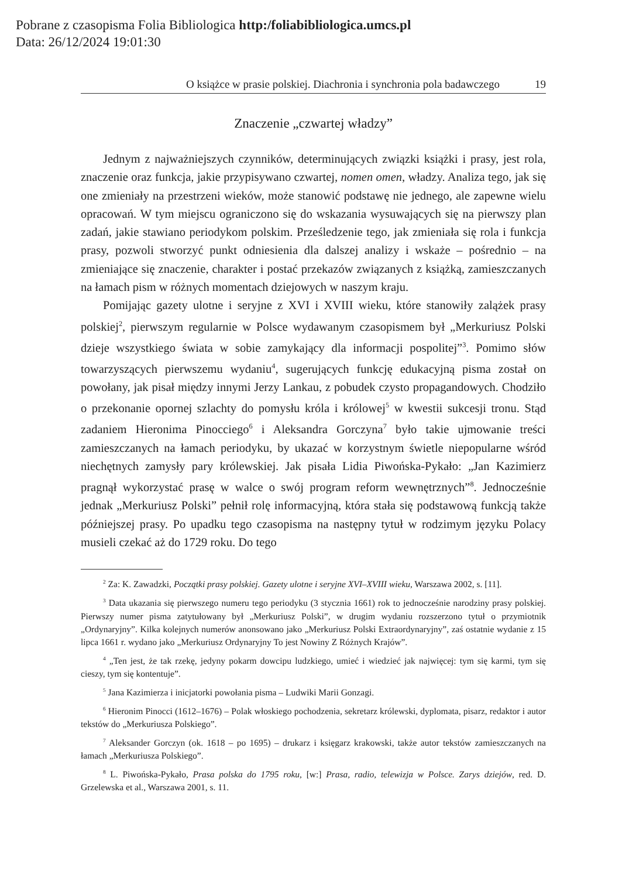Pobrane z czasopisma Folia Bibliologica http:/foliabibliologica.umcs.pl
Data: 26/12/2024 19:01:30
O książce w prasie polskiej. Diachronia i synchronia pola badawczego 19
Znaczenie „czwartej władzy”
Jednym z najważniejszych czynników, determinujących związki książki i prasy, jest rola, znaczenie oraz funkcja, jakie przypisywano czwartej, nomen omen, władzy. Analiza tego, jak się one zmieniały na przestrzeni wieków, może stanowić podstawę nie jednego, ale zapewne wielu opracowań. W tym miejscu ograniczono się do wskazania wysuwających się na pierwszy plan zadań, jakie stawiano periodykom polskim. Prześledzenie tego, jak zmieniała się rola i funkcja prasy, pozwoli stworzyć punkt odniesienia dla dalszej analizy i wskaże – pośrednio – na zmieniające się znaczenie, charakter i postać przekazów związanych z książką, zamieszczanych na łamach pism w różnych momentach dziejowych w naszym kraju.
Pomijając gazety ulotne i seryjne z XVI i XVIII wieku, które stanowiły zalążek prasy polskiej<sup>2</sup>, pierwszym regularnie w Polsce wydawanym czasopismem był „Merkuriusz Polski dzieje wszystkiego świata w sobie zamykający dla informacji pospolitej”<sup>3</sup>. Pomimo słów towarzyszących pierwszemu wydaniu<sup>4</sup>, sugerujących funkcję edukacyjną pisma został on powołany, jak pisał między innymi Jerzy Lankau, z pobudek czysto propagandowych. Chodziło o przekonanie opornej szlachty do pomysłu króla i królowej<sup>5</sup> w kwestii sukcesji tronu. Stąd zadaniem Hieronima Pinocciego<sup>6</sup> i Aleksandra Gorczyna<sup>7</sup> było takie ujmowanie treści zamieszczanych na łamach periodyku, by ukazać w korzystnym świetle niepopularne wśród niechętnych zamysły pary królewskiej. Jak pisała Lidia Piwońska-Pykało: „Jan Kazimierz pragnął wykorzystać prasę w walce o swój program reform wewnętrznych”<sup>8</sup>. Jednocześnie jednak „Merkuriusz Polski” pełnił rolę informacyjną, która stała się podstawową funkcją także późniejszej prasy. Po upadku tego czasopisma na następny tytuł w rodzimym języku Polacy musieli czekać aż do 1729 roku. Do tego
<sup>2</sup> Za: K. Zawadzki, Początki prasy polskiej. Gazety ulotne i seryjne XVI–XVIII wieku, Warszawa 2002, s. [11].
<sup>3</sup> Data ukazania się pierwszego numeru tego periodyku (3 stycznia 1661) rok to jednocześnie narodziny prasy polskiej. Pierwszy numer pisma zatytułowany był „Merkuriusz Polski”, w drugim wydaniu rozszerzono tytuł o przymiotnik „Ordynaryjny”. Kilka kolejnych numerów anonsowano jako „Merkuriusz Polski Extraordynaryjny”, zaś ostatnie wydanie z 15 lipca 1661 r. wydano jako „Merkuriusz Ordynaryjny To jest Nowiny Z Różnych Krajów”.
<sup>4</sup> „Ten jest, że tak rzekę, jedyny pokarm dowcipu ludzkiego, umieć i wiedzieć jak najwięcej: tym się karmi, tym się cieszy, tym się kontentuje”.
<sup>5</sup> Jana Kazimierza i inicjatorki powołania pisma – Ludwiki Marii Gonzagi.
<sup>6</sup> Hieronim Pinocci (1612–1676) – Polak włoskiego pochodzenia, sekretarz królewski, dyplomata, pisarz, redaktor i autor tekstów do „Merkuriusza Polskiego”.
<sup>7</sup> Aleksander Gorczyn (ok. 1618 – po 1695) – drukarz i księgarz krakowski, także autor tekstów zamieszczanych na łamach „Merkuriusza Polskiego”.
<sup>8</sup> L. Piwońska-Pykało, Prasa polska do 1795 roku, [w:] Prasa, radio, telewizja w Polsce. Zarys dziejów, red. D. Grzelewska et al., Warszawa 2001, s. 11.